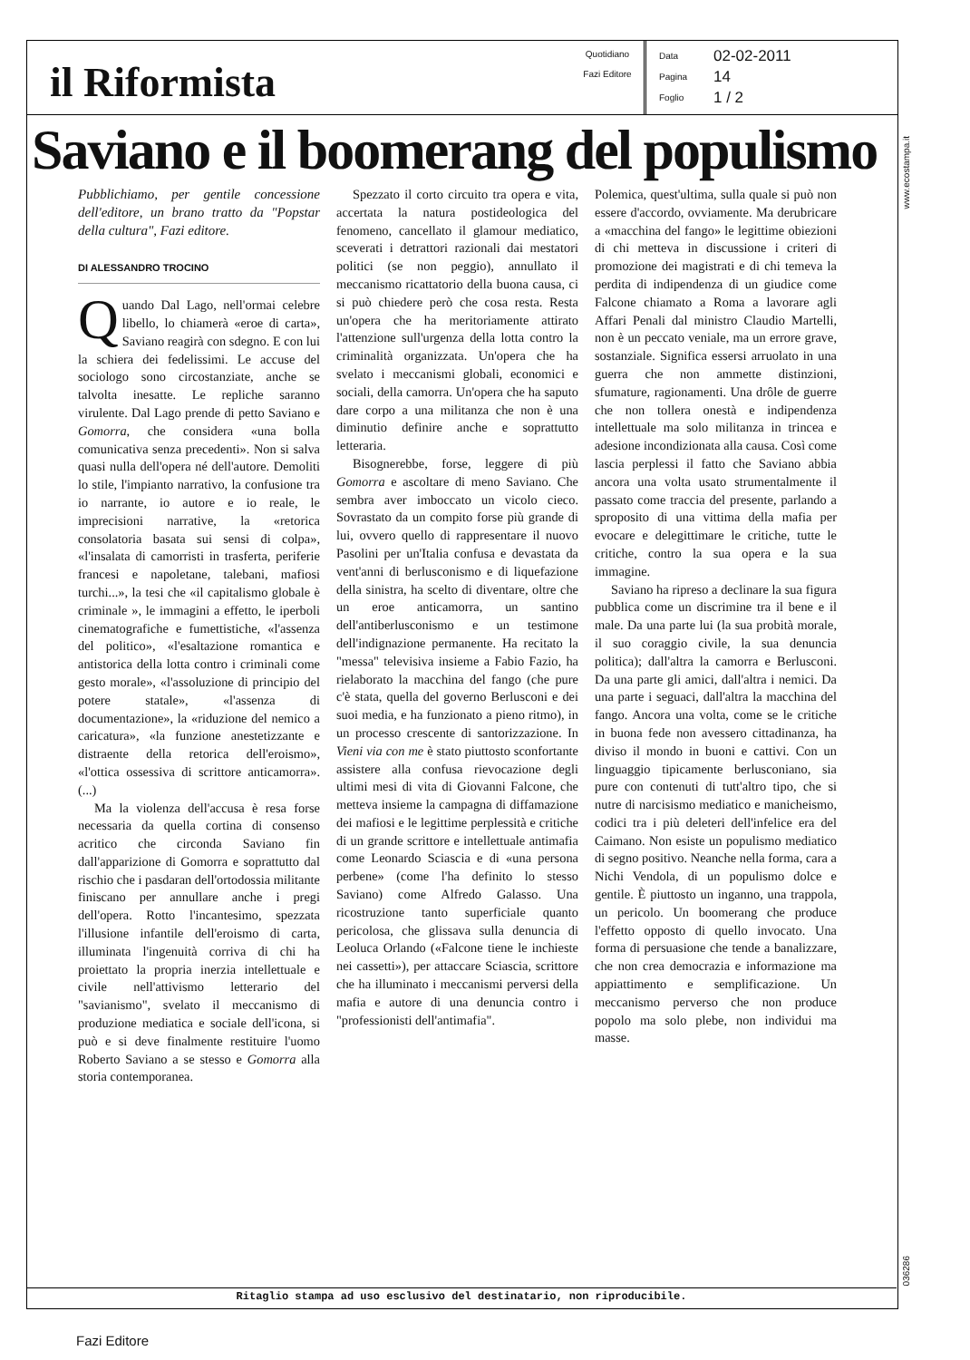il Riformista
Quotidiano
Fazi Editore
Data 02-02-2011
Pagina 14
Foglio 1 / 2
www.ecostampa.it
Saviano e il boomerang del populismo
Pubblichiamo, per gentile concessione dell'editore, un brano tratto da "Popstar della cultura", Fazi editore.
DI ALESSANDRO TROCINO
Quando Dal Lago, nell'ormai celebre libello, lo chiamerà «eroe di carta», Saviano reagirà con sdegno. E con lui la schiera dei fedelissimi. Le accuse del sociologo sono circostanziate, anche se talvolta inesatte. Le repliche saranno virulente. Dal Lago prende di petto Saviano e Gomorra, che considera «una bolla comunicativa senza precedenti». Non si salva quasi nulla dell'opera né dell'autore. Demoliti lo stile, l'impianto narrativo, la confusione tra io narrante, io autore e io reale, le imprecisioni narrative, la «retorica consolatoria basata sui sensi di colpa», «l'insalata di camorristi in trasferta, periferie francesi e napoletane, talebani, mafiosi turchi...», la tesi che «il capitalismo globale è criminale », le immagini a effetto, le iperboli cinematografiche e fumettistiche, «l'assenza del politico», «l'esaltazione romantica e antistorica della lotta contro i criminali come gesto morale», «l'assoluzione di principio del potere statale», «l'assenza di documentazione», la «riduzione del nemico a caricatura», «la funzione anestetizzante e distraente della retorica dell'eroismo», «l'ottica ossessiva di scrittore anticamorra». (...)
Ma la violenza dell'accusa è resa forse necessaria da quella cortina di consenso acritico che circonda Saviano fin dall'apparizione di Gomorra e soprattutto dal rischio che i pasdaran dell'ortodossia militante finiscano per annullare anche i pregi dell'opera. Rotto l'incantesimo, spezzata l'illusione infantile dell'eroismo di carta, illuminata l'ingenuità corriva di chi ha proiettato la propria inerzia intellettuale e civile nell'attivismo letterario del "savianismo", svelato il meccanismo di produzione mediatica e sociale dell'icona, si può e si deve finalmente restituire l'uomo Roberto Saviano a se stesso e Gomorra alla storia contemporanea.
Spezzato il corto circuito tra opera e vita, accertata la natura postideologica del fenomeno, cancellato il glamour mediatico, sceverati i detrattori razionali dai mestatori politici (se non peggio), annullato il meccanismo ricattatorio della buona causa, ci si può chiedere però che cosa resta. Resta un'opera che ha meritoriamente attirato l'attenzione sull'urgenza della lotta contro la criminalità organizzata. Un'opera che ha svelato i meccanismi globali, economici e sociali, della camorra. Un'opera che ha saputo dare corpo a una militanza che non è una diminutio definire anche e soprattutto letteraria.
Bisognerebbe, forse, leggere di più Gomorra e ascoltare di meno Saviano. Che sembra aver imboccato un vicolo cieco. Sovrastato da un compito forse più grande di lui, ovvero quello di rappresentare il nuovo Pasolini per un'Italia confusa e devastata da vent'anni di berlusconismo e di liquefazione della sinistra, ha scelto di diventare, oltre che un eroe anticamorra, un santino dell'antiberlusconismo e un testimone dell'indignazione permanente. Ha recitato la "messa" televisiva insieme a Fabio Fazio, ha rielaborato la macchina del fango (che pure c'è stata, quella del governo Berlusconi e dei suoi media, e ha funzionato a pieno ritmo), in un processo crescente di santorizzazione. In Vieni via con me è stato piuttosto sconfortante assistere alla confusa rievocazione degli ultimi mesi di vita di Giovanni Falcone, che metteva insieme la campagna di diffamazione dei mafiosi e le legittime perplessità e critiche di un grande scrittore e intellettuale antimafia come Leonardo Sciascia e di «una persona perbene» (come l'ha definito lo stesso Saviano) come Alfredo Galasso. Una ricostruzione tanto superficiale quanto pericolosa, che glissava sulla denuncia di Leoluca Orlando («Falcone tiene le inchieste nei cassetti»), per attaccare Sciascia, scrittore che ha illuminato i meccanismi perversi della mafia e autore di una denuncia contro i "professionisti dell'antimafia".
Polemica, quest'ultima, sulla quale si può non essere d'accordo, ovviamente. Ma derubricare a «macchina del fango» le legittime obiezioni di chi metteva in discussione i criteri di promozione dei magistrati e di chi temeva la perdita di indipendenza di un giudice come Falcone chiamato a Roma a lavorare agli Affari Penali dal ministro Claudio Martelli, non è un peccato veniale, ma un errore grave, sostanziale. Significa essersi arruolato in una guerra che non ammette distinzioni, sfumature, ragionamenti. Una drôle de guerre che non tollera onestà e indipendenza intellettuale ma solo militanza in trincea e adesione incondizionata alla causa. Così come lascia perplessi il fatto che Saviano abbia ancora una volta usato strumentalmente il passato come traccia del presente, parlando a sproposito di una vittima della mafia per evocare e delegittimare le critiche, tutte le critiche, contro la sua opera e la sua immagine.
Saviano ha ripreso a declinare la sua figura pubblica come un discrimine tra il bene e il male. Da una parte lui (la sua probità morale, il suo coraggio civile, la sua denuncia politica); dall'altra la camorra e Berlusconi. Da una parte gli amici, dall'altra i nemici. Da una parte i seguaci, dall'altra la macchina del fango. Ancora una volta, come se le critiche in buona fede non avessero cittadinanza, ha diviso il mondo in buoni e cattivi. Con un linguaggio tipicamente berlusconiano, sia pure con contenuti di tutt'altro tipo, che si nutre di narcisismo mediatico e manicheismo, codici tra i più deleteri dell'infelice era del Caimano. Non esiste un populismo mediatico di segno positivo. Neanche nella forma, cara a Nichi Vendola, di un populismo dolce e gentile. È piuttosto un inganno, una trappola, un pericolo. Un boomerang che produce l'effetto opposto di quello invocato. Una forma di persuasione che tende a banalizzare, che non crea democrazia e informazione ma appiattimento e semplificazione. Un meccanismo perverso che non produce popolo ma solo plebe, non individui ma masse.
036286
Ritaglio stampa ad uso esclusivo del destinatario, non riproducibile.
Fazi Editore